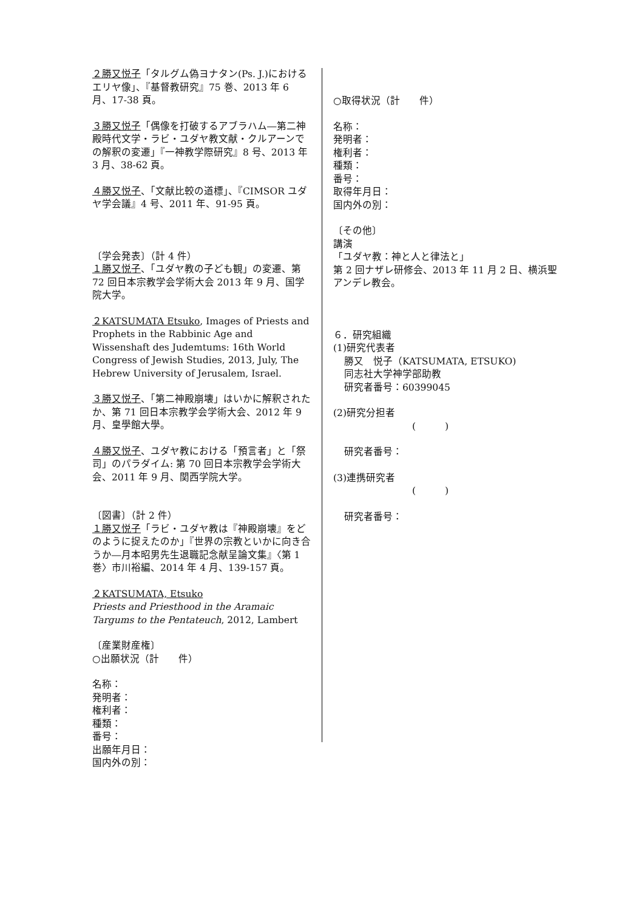２勝又悦子「タルグム偽ヨナタン(Ps. J.)におけるエリヤ像」、『基督教研究』75 巻、2013 年 6 月、17-38 頁。
３勝又悦子「偶像を打破するアブラハム―第二神殿時代文学・ラビ・ユダヤ教文献・クルアーンでの解釈の変遷」『一神教学際研究』8 号、2013 年 3 月、38-62 頁。
４勝又悦子、「文献比較の道標」、『CIMSOR ユダヤ学会議』4 号、2011 年、91-95 頁。
〔学会発表〕（計 4 件）
１勝又悦子、「ユダヤ教の子ども観」の変遷、第 72 回日本宗教学会学術大会 2013 年 9 月、国学院大学。
２KATSUMATA Etsuko, Images of Priests and Prophets in the Rabbinic Age and Wissenshaft des Judemtums: 16th World Congress of Jewish Studies, 2013, July, The Hebrew University of Jerusalem, Israel.
３勝又悦子、「第二神殿崩壊」はいかに解釈されたか、第 71 回日本宗教学会学術大会、2012 年 9 月、皇學館大學。
４勝又悦子、ユダヤ教における「預言者」と「祭司」のパラダイム: 第 70 回日本宗教学会学術大会、2011 年 9 月、関西学院大学。
〔図書〕（計 2 件）
１勝又悦子「ラビ・ユダヤ教は『神殿崩壊』をどのように捉えたのか」『世界の宗教といかに向き合うか―月本昭男先生退職記念献呈論文集』〈第 1 巻〉市川裕編、2014 年 4 月、139-157 頁。
２KATSUMATA, Etsuko
Priests and Priesthood in the Aramaic Targums to the Pentateuch, 2012, Lambert
〔産業財産権〕
○出願状況（計　　件）
名称：
発明者：
権利者：
種類：
番号：
出願年月日：
国内外の別：
○取得状況（計　　件）
名称：
発明者：
権利者：
種類：
番号：
取得年月日：
国内外の別：
〔その他〕
講演
「ユダヤ教：神と人と律法と」
第 2 回ナザレ研修会、2013 年 11 月 2 日、横浜聖アンデレ教会。
６．研究組織
(1)研究代表者
勝又　悦子（KATSUMATA, ETSUKO)
同志社大学神学部助教
研究者番号：60399045
(2)研究分担者
(　　　)
研究者番号：
(3)連携研究者
(　　　)
研究者番号：